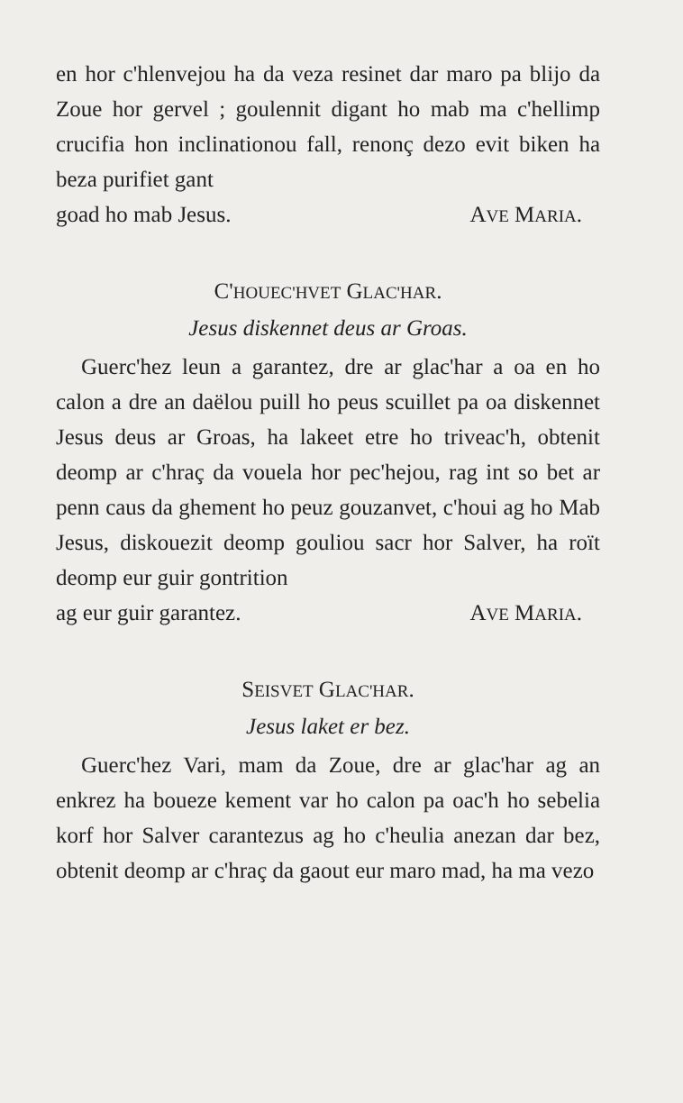en hor c'hlenvejou ha da veza resinet dar maro pa blijo da Zoue hor gervel ; goulennit digant ho mab ma c'hellimp crucifia hon inclinationou fall, renonç dezo evit biken ha beza purifiet gant
goad ho mab Jesus. AVE MARIA.
C'HOUEC'HVET GLAC'HAR.
Jesus diskennet deus ar Groas.
Guerc'hez leun a garantez, dre ar glac'har a oa en ho calon a dre an daëlou puill ho peus scuillet pa oa diskennet Jesus deus ar Groas, ha lakeet etre ho triveac'h, obtenit deomp ar c'hraç da vouela hor pec'hejou, rag int so bet ar penn caus da ghement ho peuz gouzanvet, c'houi ag ho Mab Jesus, diskouezit deomp gouliou sacr hor Salver, ha roït deomp eur guir gontrition
ag eur guir garantez. AVE MARIA.
SEISVET GLAC'HAR.
Jesus laket er bez.
Guerc'hez Vari, mam da Zoue, dre ar glac'har ag an enkrez ha boueze kement var ho calon pa oac'h ho sebelia korf hor Salver carantezus ag ho c'heulia anezan dar bez, obtenit deomp ar c'hraç da gaout eur maro mad, ha ma vezo